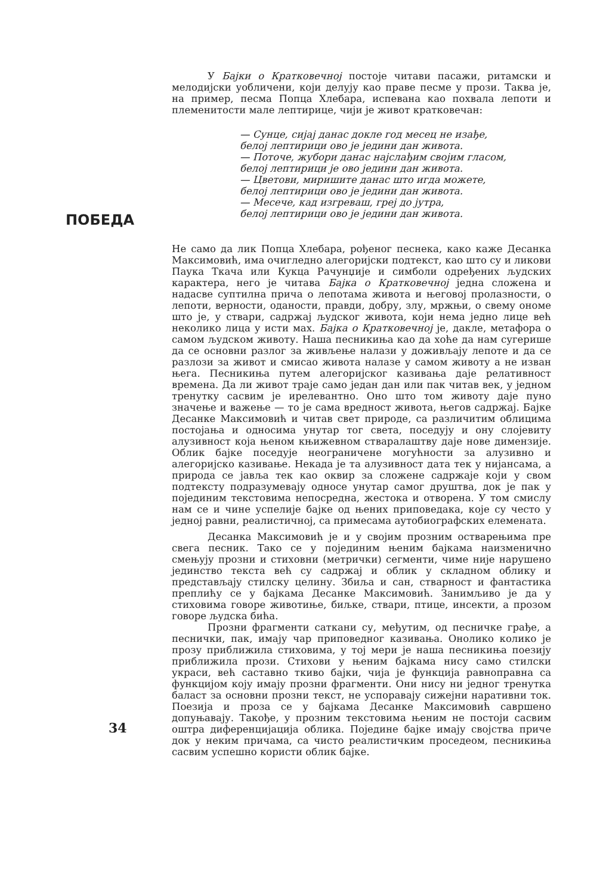ПОБЕДА
У Бајки о Кратковечној постоје читави пасажи, ритамски и мелодијски уобличени, који делују као праве песме у прози. Таква је, на пример, песма Попца Хлебара, испевана као похвала лепоти и племенитости мале лептирице, чији је живот кратковечан:
— Сунце, сијај данас докле год месец не изађе,
белој лептирици ово је једини дан живота.
— Поточе, жубори данас најслађим својим гласом,
белој лептирици је ово једини дан живота.
— Цветови, миришите данас што игда можете,
белој лептирици ово је једини дан живота.
— Месече, кад изгреваш, грej до јутра,
белој лептирици ово је једини дан живота.
Не само да лик Попца Хлебара, рођеног песнека, како каже Десанка Максимовић, има очигледно алегоријски подтекст, као што су и ликови Паука Ткача или Кукца Рачунџије и симболи одређених људских карактера, него је читава Бајка о Кратковечној једна сложена и надасве суптилна прича о лепотама живота и његовој пролазности, о лепоти, верности, оданости, правди, добру, злу, мржњи, о свему ономе што је, у ствари, садржај људског живота, који нема једно лице већ неколико лица у исти мах. Бајка о Кратковечној је, дакле, метафора о самом људском животу. Наша песникиња као да хоће да нам сугерише да се основни разлог за живљење налази у доживљају лепоте и да се разлози за живот и смисао живота налазе у самом животу а не изван њега. Песникиња путем алегоријског казивања даје релативност времена. Да ли живот траје само један дан или пак читав век, у једном тренутку сасвим је ирелевантно. Оно што том животу даје пуно значење и важење — то је сама вредност живота, његов садржај. Бајке Десанке Максимовић и читав свет природе, са различитим облицима постојања и односима унутар тог света, поседују и ону слојевиту алузивност која њеном књижевном стваралаштву даје нове димензије. Облик бајке поседује неограничене могућности за алузивно и алегоријско казивање. Некада је та алузивност дата тек у нијансама, а природа се јавља тек као оквир за сложене садржаје који у свом подтексту подразумевају односе унутар самог друштва, док је пак у појединим текстовима непосредна, жестока и отворена. У том смислу нам се и чине успелије бајке од њених приповедака, које су често у једној равни, реалистичној, са примесама аутобиографских елемената.
Десанка Максимовић је и у својим прозним остварењима пре свега песник. Тако се у појединим њеним бајкама наизменично смењују прозни и стиховни (метрички) сегменти, чиме није нарушено јединство текста већ су садржај и облик у складном облику и представљају стилску целину. Збиља и сан, стварност и фантастика преплићу се у бајкама Десанке Максимовић. Занимљиво је да у стиховима говоре животиње, биљке, ствари, птице, инсекти, а прозом говоре људска бића.
Прозни фрагменти саткани су, међутим, од песничке грађе, а песнички, пак, имају чар приповедног казивања. Онолико колико је прозу приближила стиховима, у тој мери је наша песникиња поезију приближила прози. Стихови у њеним бајкама нису само стилски украси, већ саставно ткиво бајки, чија је функција равноправна са функцијом коју имају прозни фрагменти. Они нису ни једног тренутка баласт за основни прозни текст, не успоравају сижејни наративни ток. Поезија и проза се у бајкама Десанке Максимовић савршено допуњавају. Такође, у прозним текстовима њеним не постоји сасвим оштра диференцијација облика. Поједине бајке имају својства приче док у неким причама, са чисто реалистичким проседеом, песникиња сасвим успешно користи облик бајке.
34